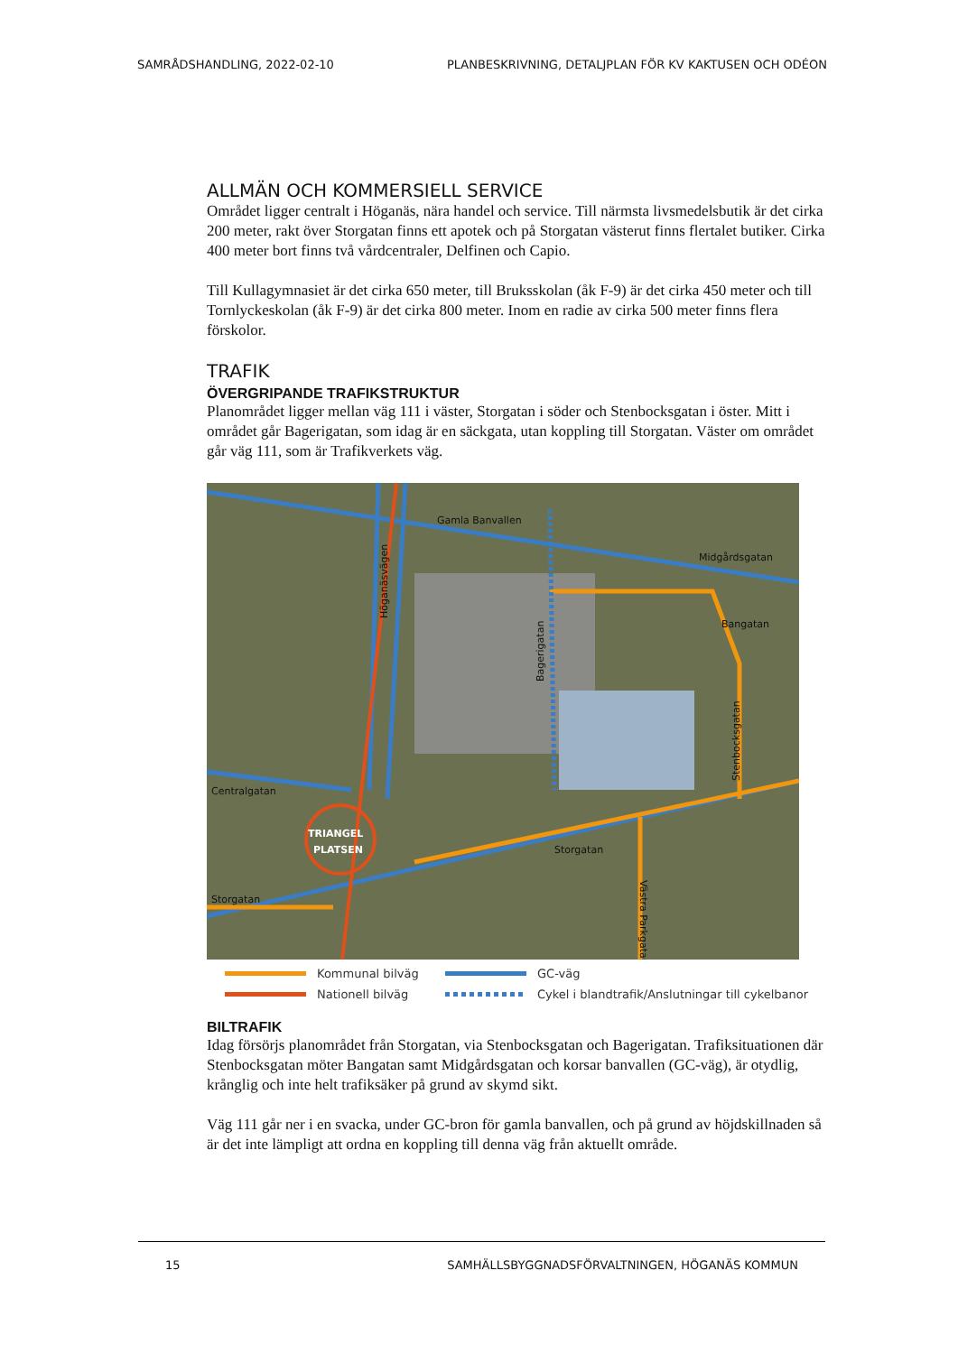SAMRÅDSHANDLING, 2022-02-10 PLANBESKRIVNING, DETALJPLAN FÖR KV KAKTUSEN OCH ODÉON
ALLMÄN OCH KOMMERSIELL SERVICE
Området ligger centralt i Höganäs, nära handel och service. Till närmsta livsmedelsbutik är det cirka 200 meter, rakt över Storgatan finns ett apotek och på Storgatan västerut finns flertalet butiker. Cirka 400 meter bort finns två vårdcentraler, Delfinen och Capio.
Till Kullagymnasiet är det cirka 650 meter, till Bruksskolan (åk F-9) är det cirka 450 meter och till Tornlyckeskolan (åk F-9) är det cirka 800 meter. Inom en radie av cirka 500 meter finns flera förskolor.
TRAFIK
ÖVERGRIPANDE TRAFIKSTRUKTUR
Planområdet ligger mellan väg 111 i väster, Storgatan i söder och Stenbocksgatan i öster. Mitt i området går Bagerigatan, som idag är en säckgata, utan koppling till Storgatan. Väster om området går väg 111, som är Trafikverkets väg.
Gamla Banvallen
Midgårdsgatan
Bangatan
Höganäsvägen
Bagerigatan
Stenbocksgatan
Centralgatan
Storgatan
Storgatan
Västra Parkgatan
TRIANGEL
PLATSEN
Kommunal bilväg
GC-väg
Nationell bilväg
Cykel i blandtrafik/Anslutningar till cykelbanor
BILTRAFIK
Idag försörjs planområdet från Storgatan, via Stenbocksgatan och Bagerigatan. Trafiksituationen där Stenbocksgatan möter Bangatan samt Midgårdsgatan och korsar banvallen (GC-väg), är otydlig, krånglig och inte helt trafiksäker på grund av skymd sikt.
Väg 111 går ner i en svacka, under GC-bron för gamla banvallen, och på grund av höjdskillnaden så är det inte lämpligt att ordna en koppling till denna väg från aktuellt område.
15 SAMHÄLLSBYGGNADSFÖRVALTNINGEN, HÖGANÄS KOMMUN